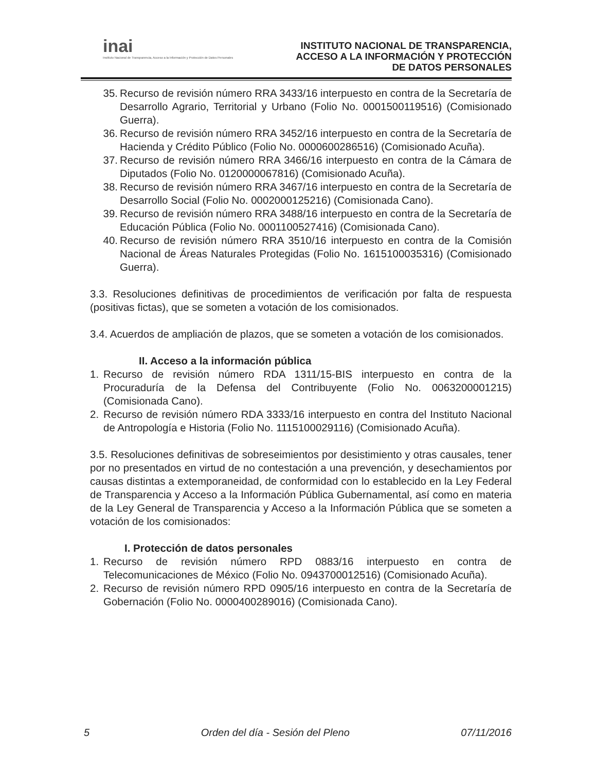inai
Instituto Nacional de Transparencia, Acceso a la Información y Protección de Datos Personales
INSTITUTO NACIONAL DE TRANSPARENCIA,
ACCESO A LA INFORMACIÓN Y PROTECCIÓN
DE DATOS PERSONALES
35. Recurso de revisión número RRA 3433/16 interpuesto en contra de la Secretaría de Desarrollo Agrario, Territorial y Urbano (Folio No. 0001500119516) (Comisionado Guerra).
36. Recurso de revisión número RRA 3452/16 interpuesto en contra de la Secretaría de Hacienda y Crédito Público (Folio No. 0000600286516) (Comisionado Acuña).
37. Recurso de revisión número RRA 3466/16 interpuesto en contra de la Cámara de Diputados (Folio No. 0120000067816) (Comisionado Acuña).
38. Recurso de revisión número RRA 3467/16 interpuesto en contra de la Secretaría de Desarrollo Social (Folio No. 0002000125216) (Comisionada Cano).
39. Recurso de revisión número RRA 3488/16 interpuesto en contra de la Secretaría de Educación Pública (Folio No. 0001100527416) (Comisionada Cano).
40. Recurso de revisión número RRA 3510/16 interpuesto en contra de la Comisión Nacional de Áreas Naturales Protegidas (Folio No. 1615100035316) (Comisionado Guerra).
3.3. Resoluciones definitivas de procedimientos de verificación por falta de respuesta (positivas fictas), que se someten a votación de los comisionados.
3.4. Acuerdos de ampliación de plazos, que se someten a votación de los comisionados.
II. Acceso a la información pública
1. Recurso de revisión número RDA 1311/15-BIS interpuesto en contra de la Procuraduría de la Defensa del Contribuyente (Folio No. 0063200001215) (Comisionada Cano).
2. Recurso de revisión número RDA 3333/16 interpuesto en contra del Instituto Nacional de Antropología e Historia (Folio No. 1115100029116) (Comisionado Acuña).
3.5. Resoluciones definitivas de sobreseimientos por desistimiento y otras causales, tener por no presentados en virtud de no contestación a una prevención, y desechamientos por causas distintas a extemporaneidad, de conformidad con lo establecido en la Ley Federal de Transparencia y Acceso a la Información Pública Gubernamental, así como en materia de la Ley General de Transparencia y Acceso a la Información Pública que se someten a votación de los comisionados:
I. Protección de datos personales
1. Recurso de revisión número RPD 0883/16 interpuesto en contra de Telecomunicaciones de México (Folio No. 0943700012516) (Comisionado Acuña).
2. Recurso de revisión número RPD 0905/16 interpuesto en contra de la Secretaría de Gobernación (Folio No. 0000400289016) (Comisionada Cano).
5 Orden del día - Sesión del Pleno 07/11/2016